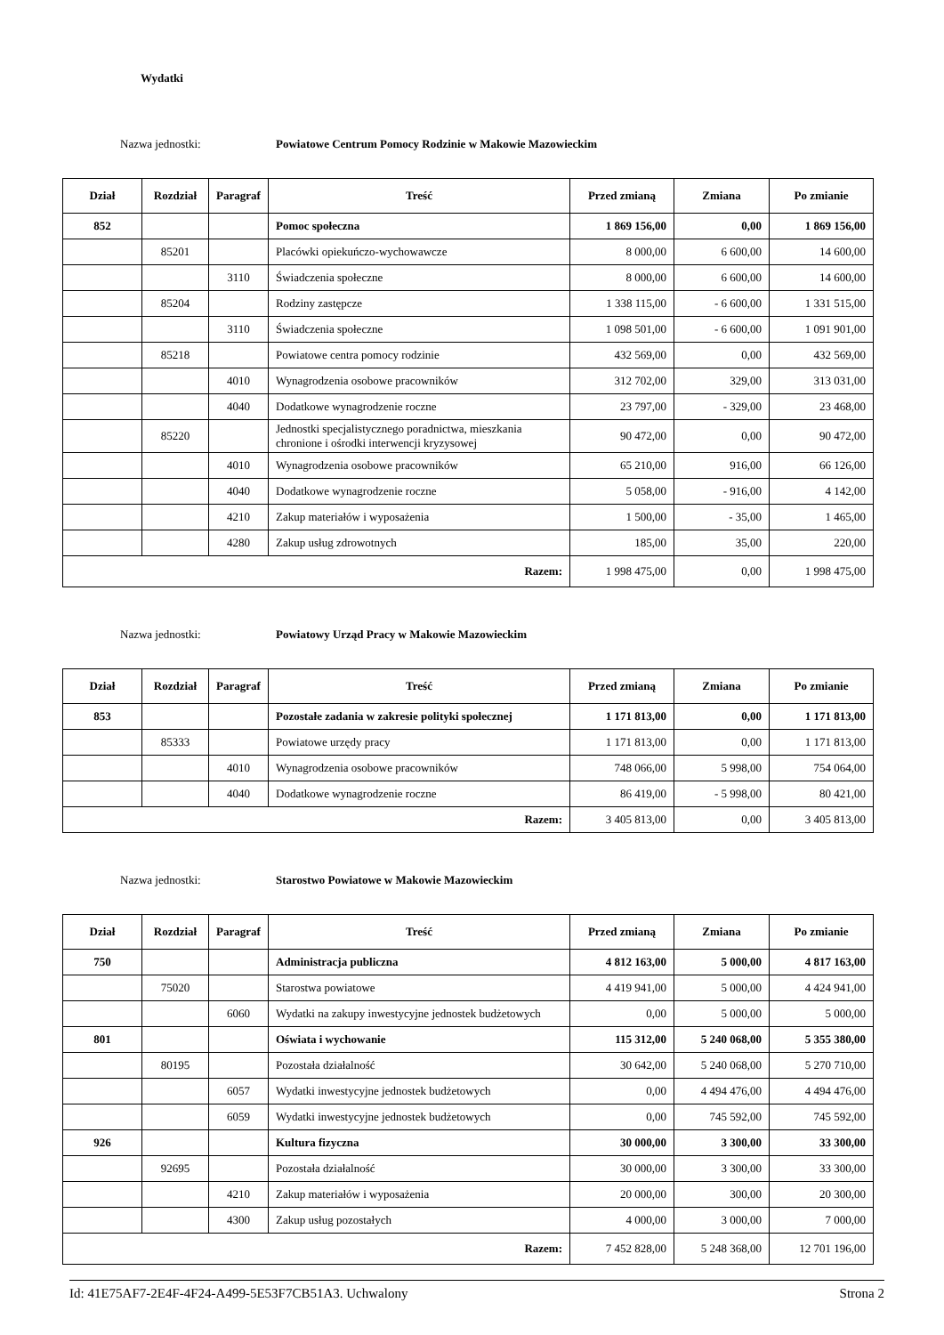Wydatki
Nazwa jednostki: Powiatowe Centrum Pomocy Rodzinie w Makowie Mazowieckim
| Dział | Rozdział | Paragraf | Treść | Przed zmianą | Zmiana | Po zmianie |
| --- | --- | --- | --- | --- | --- | --- |
| 852 | | | Pomoc społeczna | 1 869 156,00 | 0,00 | 1 869 156,00 |
| | 85201 | | Placówki opiekuńczo-wychowawcze | 8 000,00 | 6 600,00 | 14 600,00 |
| | | 3110 | Świadczenia społeczne | 8 000,00 | 6 600,00 | 14 600,00 |
| | 85204 | | Rodziny zastępcze | 1 338 115,00 | - 6 600,00 | 1 331 515,00 |
| | | 3110 | Świadczenia społeczne | 1 098 501,00 | - 6 600,00 | 1 091 901,00 |
| | 85218 | | Powiatowe centra pomocy rodzinie | 432 569,00 | 0,00 | 432 569,00 |
| | | 4010 | Wynagrodzenia osobowe pracowników | 312 702,00 | 329,00 | 313 031,00 |
| | | 4040 | Dodatkowe wynagrodzenie roczne | 23 797,00 | - 329,00 | 23 468,00 |
| | 85220 | | Jednostki specjalistycznego poradnictwa, mieszkania chronione i ośrodki interwencji kryzysowej | 90 472,00 | 0,00 | 90 472,00 |
| | | 4010 | Wynagrodzenia osobowe pracowników | 65 210,00 | 916,00 | 66 126,00 |
| | | 4040 | Dodatkowe wynagrodzenie roczne | 5 058,00 | - 916,00 | 4 142,00 |
| | | 4210 | Zakup materiałów i wyposażenia | 1 500,00 | - 35,00 | 1 465,00 |
| | | 4280 | Zakup usług zdrowotnych | 185,00 | 35,00 | 220,00 |
| Razem: | | | | 1 998 475,00 | 0,00 | 1 998 475,00 |
Nazwa jednostki: Powiatowy Urząd Pracy w Makowie Mazowieckim
| Dział | Rozdział | Paragraf | Treść | Przed zmianą | Zmiana | Po zmianie |
| --- | --- | --- | --- | --- | --- | --- |
| 853 | | | Pozostałe zadania w zakresie polityki społecznej | 1 171 813,00 | 0,00 | 1 171 813,00 |
| | 85333 | | Powiatowe urzędy pracy | 1 171 813,00 | 0,00 | 1 171 813,00 |
| | | 4010 | Wynagrodzenia osobowe pracowników | 748 066,00 | 5 998,00 | 754 064,00 |
| | | 4040 | Dodatkowe wynagrodzenie roczne | 86 419,00 | - 5 998,00 | 80 421,00 |
| Razem: | | | | 3 405 813,00 | 0,00 | 3 405 813,00 |
Nazwa jednostki: Starostwo Powiatowe w Makowie Mazowieckim
| Dział | Rozdział | Paragraf | Treść | Przed zmianą | Zmiana | Po zmianie |
| --- | --- | --- | --- | --- | --- | --- |
| 750 | | | Administracja publiczna | 4 812 163,00 | 5 000,00 | 4 817 163,00 |
| | 75020 | | Starostwa powiatowe | 4 419 941,00 | 5 000,00 | 4 424 941,00 |
| | | 6060 | Wydatki na zakupy inwestycyjne jednostek budżetowych | 0,00 | 5 000,00 | 5 000,00 |
| 801 | | | Oświata i wychowanie | 115 312,00 | 5 240 068,00 | 5 355 380,00 |
| | 80195 | | Pozostała działalność | 30 642,00 | 5 240 068,00 | 5 270 710,00 |
| | | 6057 | Wydatki inwestycyjne jednostek budżetowych | 0,00 | 4 494 476,00 | 4 494 476,00 |
| | | 6059 | Wydatki inwestycyjne jednostek budżetowych | 0,00 | 745 592,00 | 745 592,00 |
| 926 | | | Kultura fizyczna | 30 000,00 | 3 300,00 | 33 300,00 |
| | 92695 | | Pozostała działalność | 30 000,00 | 3 300,00 | 33 300,00 |
| | | 4210 | Zakup materiałów i wyposażenia | 20 000,00 | 300,00 | 20 300,00 |
| | | 4300 | Zakup usług pozostałych | 4 000,00 | 3 000,00 | 7 000,00 |
| Razem: | | | | 7 452 828,00 | 5 248 368,00 | 12 701 196,00 |
Id: 41E75AF7-2E4F-4F24-A499-5E53F7CB51A3. Uchwalony Strona 2